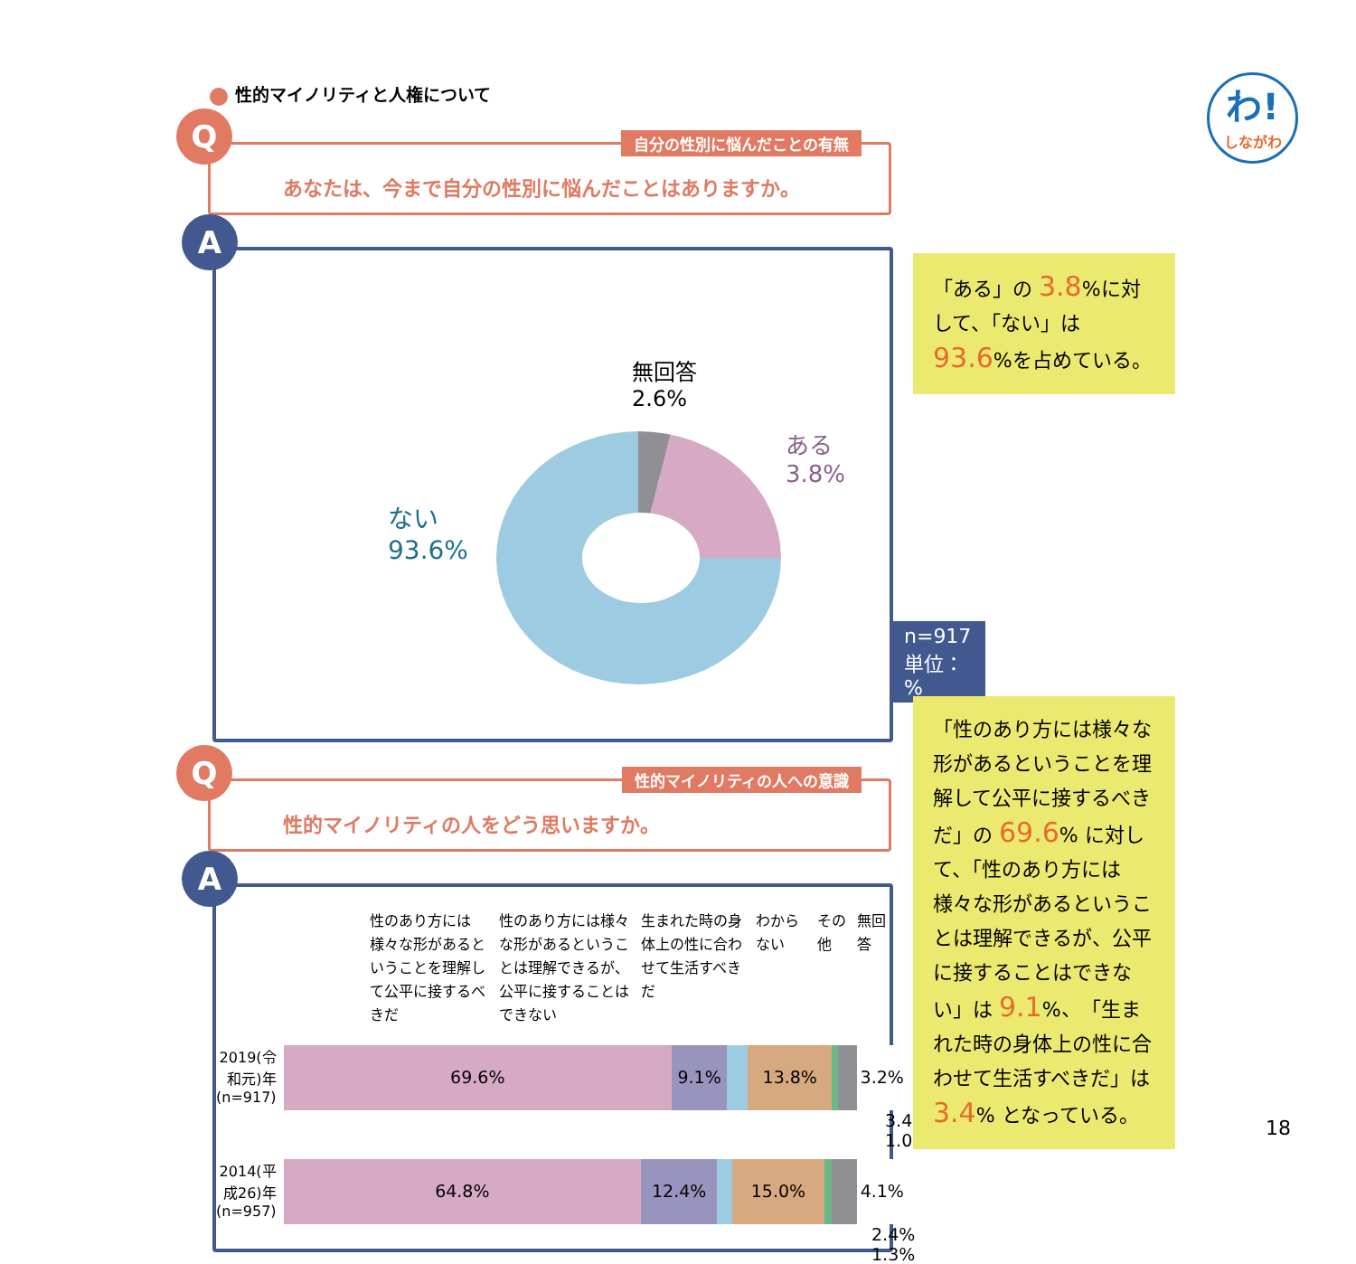性的マイノリティと人権について
Q 自分の性別に悩んだことの有無
あなたは、今まで自分の性別に悩んだことはありますか。
A
無回答
2.6%
ある
3.8%
ない
93.6%
n=917
単位：%
Q 性的マイノリティの人への意識
性的マイノリティの人をどう思いますか。
A
性のあり方には様々な形があるということを理解して公平に接するべきだ
性のあり方には様々な形があるということは理解できるが、公平に接することはできない
生まれた時の身体上の性に合わせて生活すべきだ
わからない その他 無回答
2019(令和元)年
(n=917)
69.6% 9.1% 13.8% 3.2%
3.4% 1.0%
2014(平成26)年
(n=957)
64.8% 12.4% 15.0% 4.1%
2.4% 1.3%
わ!
しながわ
「ある」の 3.8%に対して、「ない」は 93.6%を占めている。
「性のあり方には様々な形があるということを理解して公平に接するべきだ」の 69.6% に対して、「性のあり方には様々な形があるということは理解できるが、公平に接することはできない」は 9.1%、「生まれた時の身体上の性に合わせて生活すべきだ」は 3.4% となっている。
18